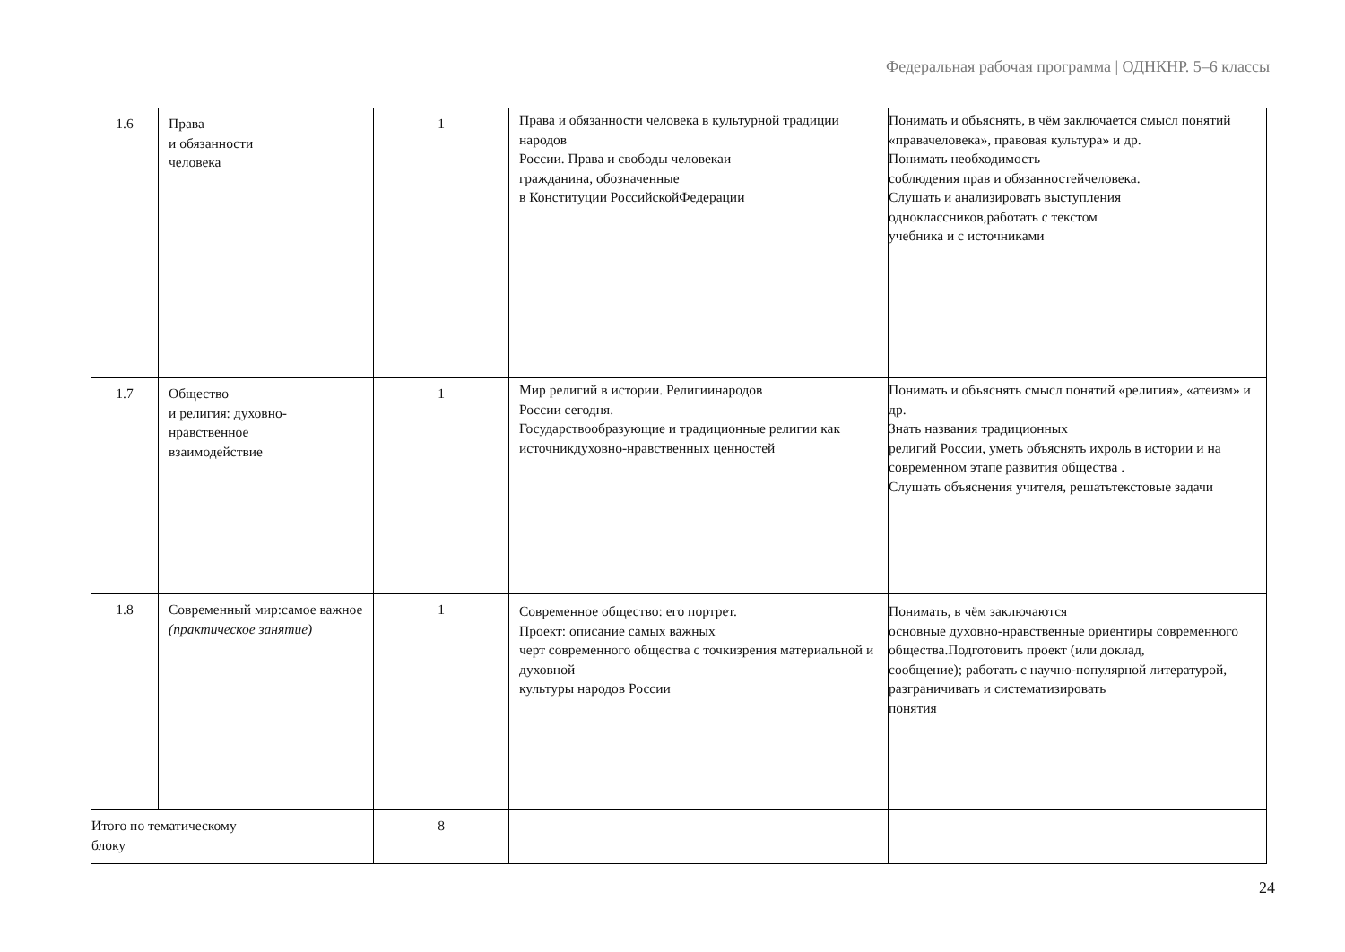Федеральная рабочая программа | ОДНКНР. 5–6 классы
| 1.6 | Права и обязанности человека | 1 | Права и обязанности человека в культурной традиции народов России. Права и свободы человекаи гражданина, обозначенные в Конституции РоссийскойФедерации | Понимать и объяснять, в чём заключается смысл понятий «правачеловека», правовая культура» и др. Понимать необходимость соблюдения прав и обязанностейчеловека. Слушать и анализировать выступления одноклассников,работать с текстом учебника и с источниками |
| 1.7 | Общество и религия: духовно- нравственное взаимодействие | 1 | Мир религий в истории. Религиинародов России сегодня. Государствообразующие и традиционные религии как источникдуховно-нравственных ценностей | Понимать и объяснять смысл понятий «религия», «атеизм» и др. Знать названия традиционных религий России, уметь объяснять ихроль в истории и на современном этапе развития общества . Слушать объяснения учителя, решатьтекстовые задачи |
| 1.8 | Современный мир:самое важное (практическое занятие) | 1 | Современное общество: его портрет. Проект: описание самых важных черт современного общества с точкизрения материальной и духовной культуры народов России | Понимать, в чём заключаются основные духовно-нравственные ориентиры современного общества.Подготовить проект (или доклад, сообщение); работать с научно-популярной литературой, разграничивать и систематизировать понятия |
| Итого по тематическому блоку | | 8 | | |
24